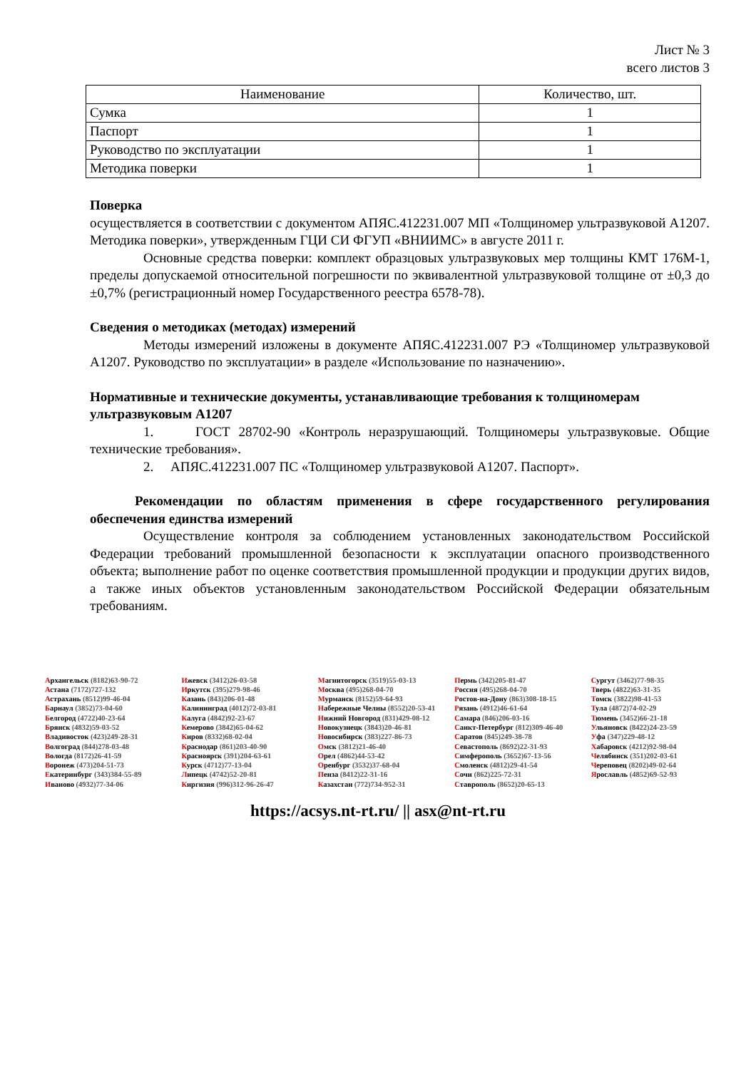Лист № 3
всего листов 3
| Наименование | Количество, шт. |
| --- | --- |
| Сумка | 1 |
| Паспорт | 1 |
| Руководство по эксплуатации | 1 |
| Методика поверки | 1 |
Поверка
осуществляется в соответствии с документом АПЯС.412231.007 МП «Толщиномер ультразвуковой А1207. Методика поверки», утвержденным ГЦИ СИ ФГУП «ВНИИМС» в августе 2011 г.
Основные средства поверки: комплект образцовых ультразвуковых мер толщины КМТ 176М-1, пределы допускаемой относительной погрешности по эквивалентной ультразвуковой толщине от ±0,3 до ±0,7% (регистрационный номер Государственного реестра 6578-78).
Сведения о методиках (методах) измерений
Методы измерений изложены в документе АПЯС.412231.007 РЭ «Толщиномер ультразвуковой А1207. Руководство по эксплуатации» в разделе «Использование по назначению».
Нормативные и технические документы, устанавливающие требования к толщиномерам ультразвуковым А1207
1. ГОСТ 28702-90 «Контроль неразрушающий. Толщиномеры ультразвуковые. Общие технические требования».
2. АПЯС.412231.007 ПС «Толщиномер ультразвуковой А1207. Паспорт».
Рекомендации по областям применения в сфере государственного регулирования обеспечения единства измерений
Осуществление контроля за соблюдением установленных законодательством Российской Федерации требований промышленной безопасности к эксплуатации опасного производственного объекта; выполнение работ по оценке соответствия промышленной продукции и продукции других видов, а также иных объектов установленным законодательством Российской Федерации обязательным требованиям.
Архангельск (8182)63-90-72
Астана (7172)727-132
Астрахань (8512)99-46-04
Барнаул (3852)73-04-60
Белгород (4722)40-23-64
Брянск (4832)59-03-52
Владивосток (423)249-28-31
Волгоград (844)278-03-48
Вологда (8172)26-41-59
Воронеж (473)204-51-73
Екатеринбург (343)384-55-89
Иваново (4932)77-34-06
Ижевск (3412)26-03-58
Иркутск (395)279-98-46
Казань (843)206-01-48
Калининград (4012)72-03-81
Калуга (4842)92-23-67
Кемерово (3842)65-04-62
Киров (8332)68-02-04
Краснодар (861)203-40-90
Красноярск (391)204-63-61
Курск (4712)77-13-04
Липецк (4742)52-20-81
Киргизия (996)312-96-26-47
Магнитогорск (3519)55-03-13
Москва (495)268-04-70
Мурманск (8152)59-64-93
Набережные Челны (8552)20-53-41
Нижний Новгород (831)429-08-12
Новокузнецк (3843)20-46-81
Новосибирск (383)227-86-73
Омск (3812)21-46-40
Орел (4862)44-53-42
Оренбург (3532)37-68-04
Пенза (8412)22-31-16
Казахстан (772)734-952-31
Пермь (342)205-81-47
Россия (495)268-04-70
Ростов-на-Дону (863)308-18-15
Рязань (4912)46-61-64
Самара (846)206-03-16
Санкт-Петербург (812)309-46-40
Саратов (845)249-38-78
Севастополь (8692)22-31-93
Симферополь (3652)67-13-56
Смоленск (4812)29-41-54
Сочи (862)225-72-31
Ставрополь (8652)20-65-13
Сургут (3462)77-98-35
Тверь (4822)63-31-35
Томск (3822)98-41-53
Тула (4872)74-02-29
Тюмень (3452)66-21-18
Ульяновск (8422)24-23-59
Уфа (347)229-48-12
Хабаровск (4212)92-98-04
Челябинск (351)202-03-61
Череповец (8202)49-02-64
Ярославль (4852)69-52-93
https://acsys.nt-rt.ru/ || asx@nt-rt.ru